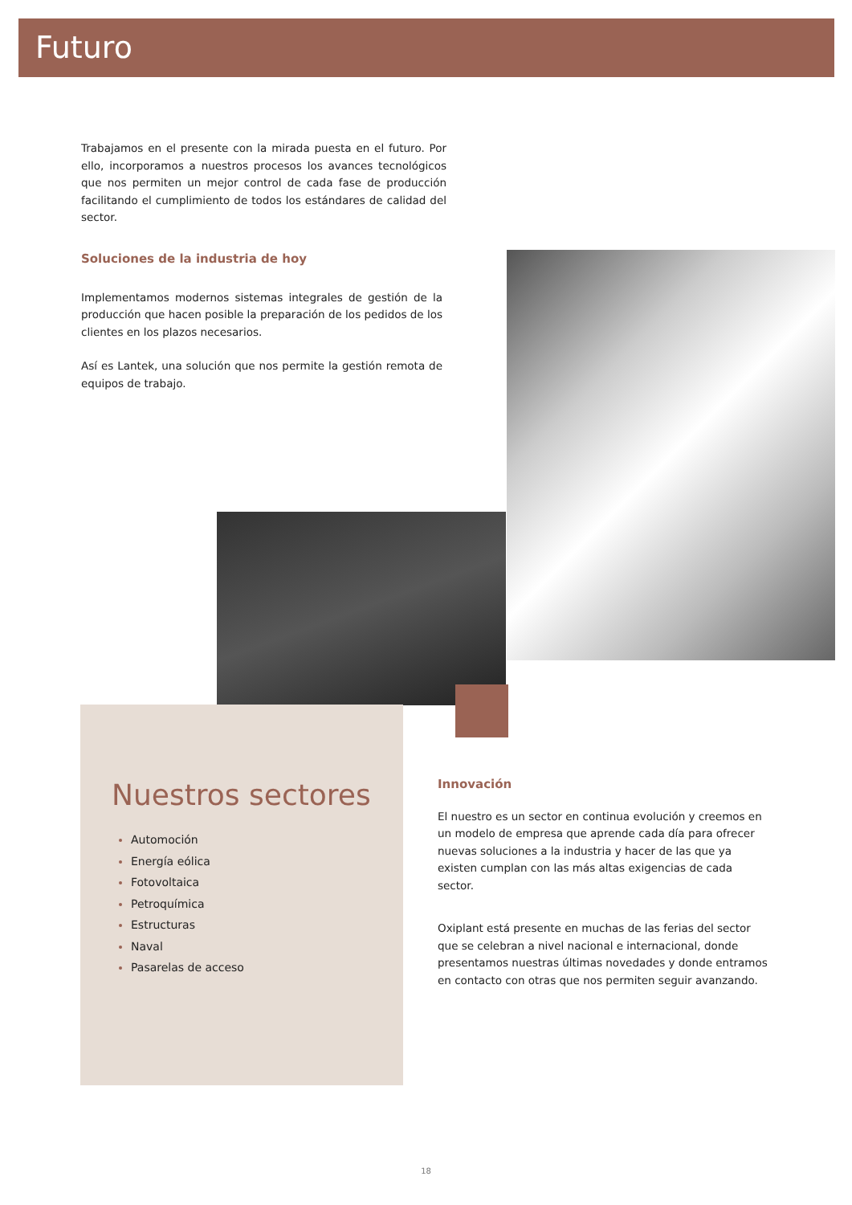Futuro
Trabajamos en el presente con la mirada puesta en el futuro. Por ello, incorporamos a nuestros procesos los avances tecnológicos que nos permiten un mejor control de cada fase de producción facilitando el cumplimiento de todos los estándares de calidad del sector.
Soluciones de la industria de hoy
Implementamos modernos sistemas integrales de gestión de la producción que hacen posible la preparación de los pedidos de los clientes en los plazos necesarios.
Así es Lantek, una solución que nos permite la gestión remota de equipos de trabajo.
Nuestros sectores
Automoción
Energía eólica
Fotovoltaica
Petroquímica
Estructuras
Naval
Pasarelas de acceso
Innovación
El nuestro es un sector en continua evolución y creemos en un modelo de empresa que aprende cada día para ofrecer nuevas soluciones a la industria y hacer de las que ya existen cumplan con las más altas exigencias de cada sector.
Oxiplant está presente en muchas de las ferias del sector que se celebran a nivel nacional e internacional, donde presentamos nuestras últimas novedades y donde entramos en contacto con otras que nos permiten seguir avanzando.
18